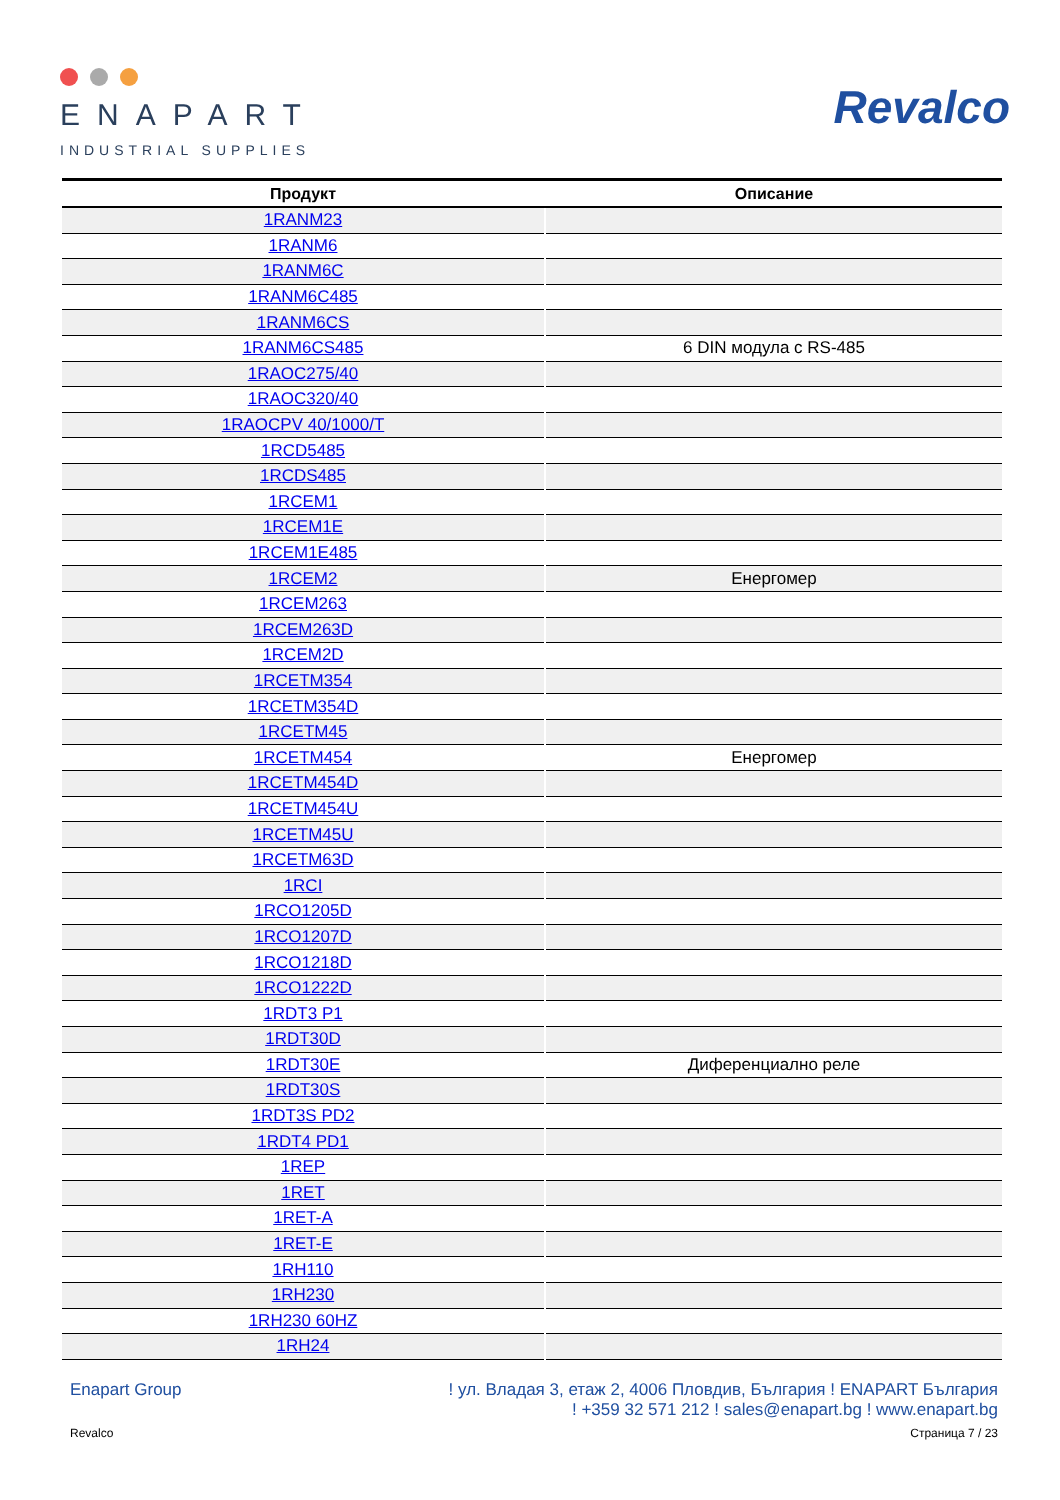ENAPART
INDUSTRIAL SUPPLIES
Revalco
| Продукт | Описание |
| --- | --- |
| 1RANM23 | |
| 1RANM6 | |
| 1RANM6C | |
| 1RANM6C485 | |
| 1RANM6CS | |
| 1RANM6CS485 | 6 DIN модула с RS-485 |
| 1RAOC275/40 | |
| 1RAOC320/40 | |
| 1RAOCPV 40/1000/T | |
| 1RCD5485 | |
| 1RCDS485 | |
| 1RCEM1 | |
| 1RCEM1E | |
| 1RCEM1E485 | |
| 1RCEM2 | Енергомер |
| 1RCEM263 | |
| 1RCEM263D | |
| 1RCEM2D | |
| 1RCETM354 | |
| 1RCETM354D | |
| 1RCETM45 | |
| 1RCETM454 | Енергомер |
| 1RCETM454D | |
| 1RCETM454U | |
| 1RCETM45U | |
| 1RCETM63D | |
| 1RCI | |
| 1RCO1205D | |
| 1RCO1207D | |
| 1RCO1218D | |
| 1RCO1222D | |
| 1RDT3 P1 | |
| 1RDT30D | |
| 1RDT30E | Диференциално реле |
| 1RDT30S | |
| 1RDT3S PD2 | |
| 1RDT4 PD1 | |
| 1REP | |
| 1RET | |
| 1RET-A | |
| 1RET-E | |
| 1RH110 | |
| 1RH230 | |
| 1RH230 60HZ | |
| 1RH24 | |
Enapart Group ! ул. Владая 3, етаж 2, 4006 Пловдив, България ! ENAPART България
! +359 32 571 212 ! sales@enapart.bg ! www.enapart.bg
Revalco Страница 7 / 23